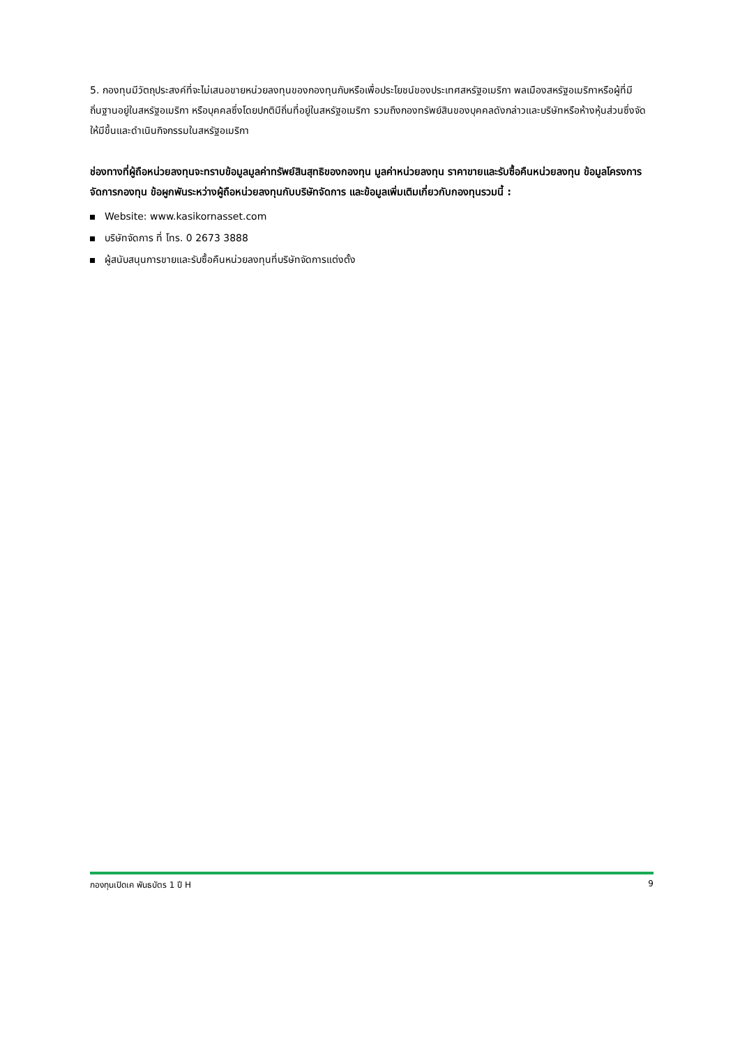5. กองทุนมีวัตถุประสงค์ที่จะไม่เสนอขายหน่วยลงทุนของกองทุนกับหรือเพื่อประโยชน์ของประเทศสหรัฐอเมริกา พลเมืองสหรัฐอเมริกาหรือผู้ที่มีถิ่นฐานอยู่ในสหรัฐอเมริกา หรือบุคคลซึ่งโดยปกติมีถิ่นที่อยู่ในสหรัฐอเมริกา รวมถึงกองทรัพย์สินของบุคคลดังกล่าวและบริษัทหรือห้างหุ้นส่วนซึ่งจัดให้มีขึ้นและดำเนินกิจกรรมในสหรัฐอเมริกา
ช่องทางที่ผู้ถือหน่วยลงทุนจะทราบข้อมูลมูลค่าทรัพย์สินสุทธิของกองทุน มูลค่าหน่วยลงทุน ราคาขายและรับซื้อคืนหน่วยลงทุน ข้อมูลโครงการจัดการกองทุน ข้อผูกพันระหว่างผู้ถือหน่วยลงทุนกับบริษัทจัดการ และข้อมูลเพิ่มเติมเกี่ยวกับกองทุนรวมนี้ :
Website: www.kasikornasset.com
บริษัทจัดการ ที่ โทร. 0 2673 3888
ผู้สนับสนุนการขายและรับซื้อคืนหน่วยลงทุนที่บริษัทจัดการแต่งตั้ง
กองทุนเปิดเค พันธบัตร 1 ปี H 9